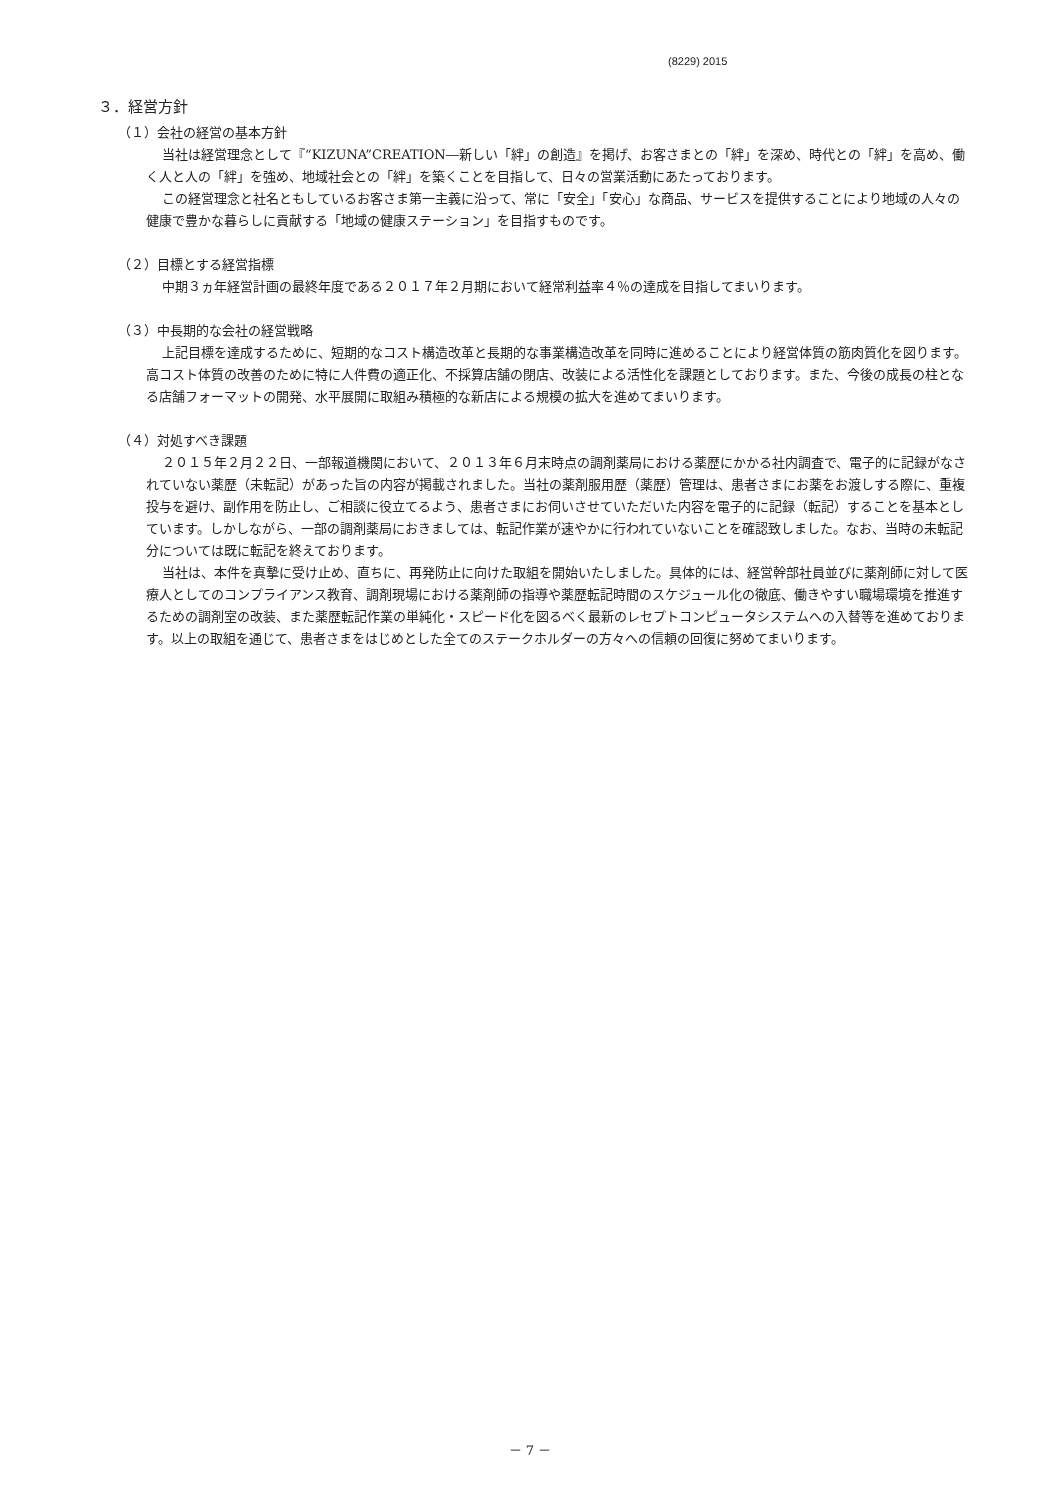(8229) 2015
３．経営方針
（１）会社の経営の基本方針
当社は経営理念として『“KIZUNA”CREATION―新しい「絆」の創造』を掲げ、お客さまとの「絆」を深め、時代との「絆」を高め、働く人と人の「絆」を強め、地域社会との「絆」を築くことを目指して、日々の営業活動にあたっております。
この経営理念と社名ともしているお客さま第一主義に沿って、常に「安全」「安心」な商品、サービスを提供することにより地域の人々の健康で豊かな暮らしに貢献する「地域の健康ステーション」を目指すものです。
（２）目標とする経営指標
中期３ヵ年経営計画の最終年度である２０１７年２月期において経常利益率４％の達成を目指してまいります。
（３）中長期的な会社の経営戦略
上記目標を達成するために、短期的なコスト構造改革と長期的な事業構造改革を同時に進めることにより経営体質の筋肉質化を図ります。高コスト体質の改善のために特に人件費の適正化、不採算店舗の閉店、改装による活性化を課題としております。また、今後の成長の柱となる店舗フォーマットの開発、水平展開に取組み積極的な新店による規模の拡大を進めてまいります。
（４）対処すべき課題
２０１５年２月２２日、一部報道機関において、２０１３年６月末時点の調剤薬局における薬歴にかかる社内調査で、電子的に記録がなされていない薬歴（未転記）があった旨の内容が掲載されました。当社の薬剤服用歴（薬歴）管理は、患者さまにお薬をお渡しする際に、重複投与を避け、副作用を防止し、ご相談に役立てるよう、患者さまにお伺いさせていただいた内容を電子的に記録（転記）することを基本としています。しかしながら、一部の調剤薬局におきましては、転記作業が速やかに行われていないことを確認致しました。なお、当時の未転記分については既に転記を終えております。
当社は、本件を真摯に受け止め、直ちに、再発防止に向けた取組を開始いたしました。具体的には、経営幹部社員並びに薬剤師に対して医療人としてのコンプライアンス教育、調剤現場における薬剤師の指導や薬歴転記時間のスケジュール化の徹底、働きやすい職場環境を推進するための調剤室の改装、また薬歴転記作業の単純化・スピード化を図るべく最新のレセプトコンピュータシステムへの入替等を進めております。以上の取組を通じて、患者さまをはじめとした全てのステークホルダーの方々への信頼の回復に努めてまいります。
－ 7 －